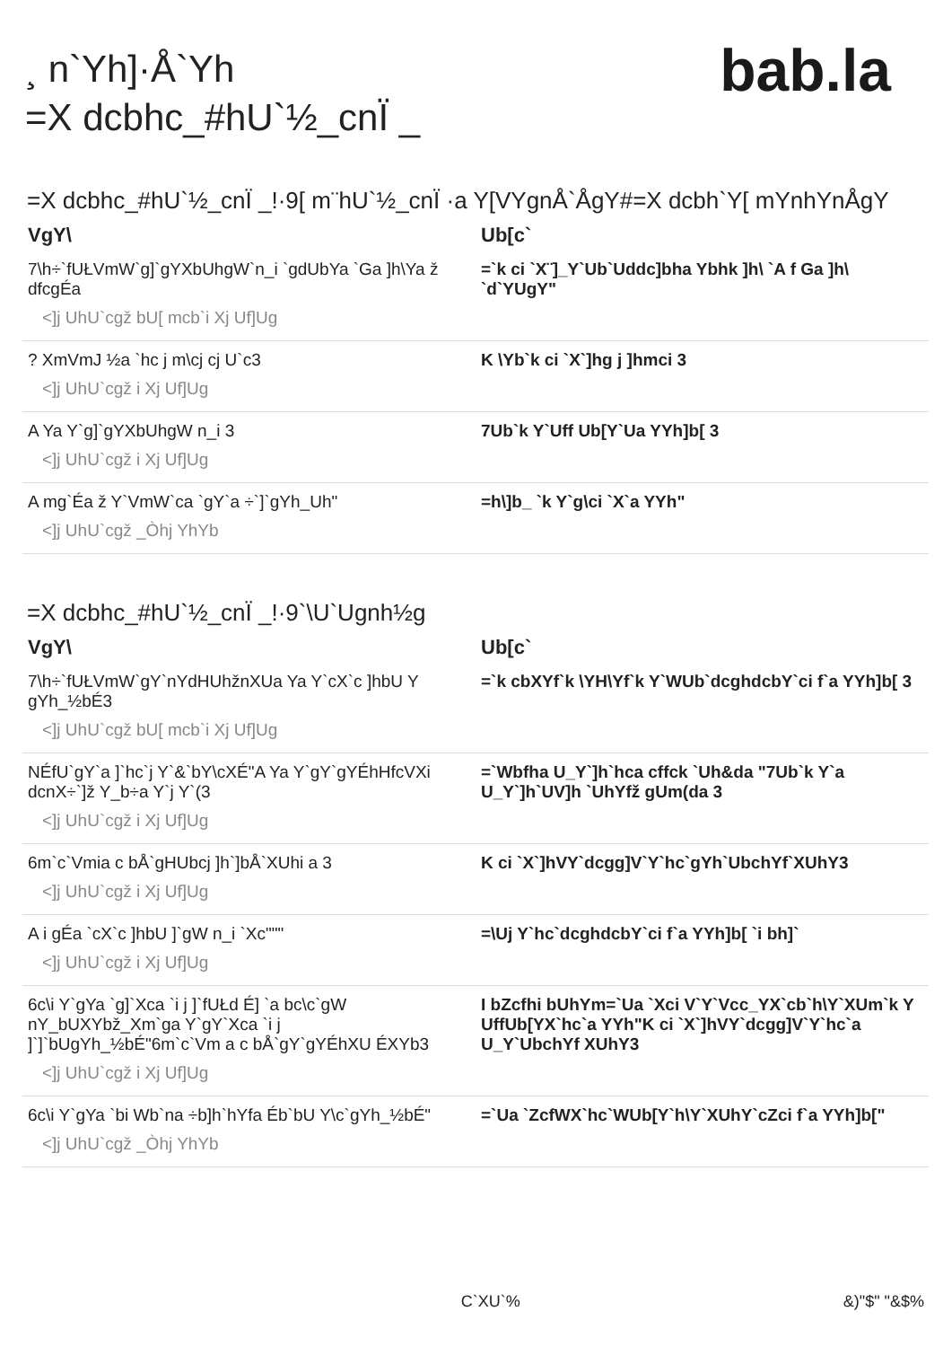¸ n`Yh]·Å`Yh
=X dcbhc_#hU`½_cnÏ _
bab.la
=X dcbhc_#hU`½_cnÏ _!·9[ m¨hU`½_cnÏ ·a Y[VYgnÅ`ÅgY#=X dcbh`Y[ mYnhYnÅgY
| VgY\ | Ub[c` |
| --- | --- |
| 7\h÷`fUŁVmW`g]`gYXbUhgW`n_i `gdUbYa `Ga ]h\Ya ž dfcgÉa <]j UhU`cgž bU[ mcb`i Xj Uf]Ug | =`k ci `X¨]_Y`Ub`Uddc]bha Ybhk ]h\ `A f Ga ]h\ `d`YUgY" |
| ? XmVmJ ½a `hc j m\cj cj U`c3 <]j UhU`cgž i Xj Uf]Ug | K \Yb`k ci `X`]hg j ]hmci 3 |
| A Ya Y`g]`gYXbUhgW n_i 3 <]j UhU`cgž i Xj Uf]Ug | 7Ub`k Y`Uff Ub[Y`Ua YYh]b[ 3 |
| A mg`Éa ž Y`VmW`ca `gY`a ÷`]`gYh_Uh" <]j UhU`cgž _Òhj YhYb | =h\]b_ `k Y`g\ci `X`a YYh" |
=X dcbhc_#hU`½_cnÏ _!·9`\U`Ugnh½g
| VgY\ | Ub[c` |
| --- | --- |
| 7\h÷`fUŁVmW`gY`nYdHUhžnXUa Ya Y`cX`c ]hbU Y gYh_½bÉ3 <]j UhU`cgž bU[ mcb`i Xj Uf]Ug | =`k cbXYf`k \YH\Yf`k Y`WUb`dcghdcbY`ci f`a YYh]b[ 3 |
| NÉfU`gY`a ]`hc`j Y`&`bY\cXÉ"A Ya Y`gY`gYÉhHfcVXi dcnX÷`]ž Y_b÷a Y`j Y`(3 <]j UhU`cgž i Xj Uf]Ug | =`Wbfha U_Y`]h`hca cffck `Uh&da "7Ub`k Y`a U_Y`]h`UV]h `UhYfž gUm(da 3 |
| 6m`c`Vmia c bÅ`gHUbcj ]h`]bÅ`XUhi a 3 <]j UhU`cgž i Xj Uf]Ug | K ci `X`]hVY`dcgg]V`Y`hc`gYh`UbchYf`XUhY3 |
| A i gÉa `cX`c ]hbU ]`gW n_i `Xc""" <]j UhU`cgž i Xj Uf]Ug | =\Uj Y`hc`dcghdcbY`ci f`a YYh]b[ `i bh]` |
| 6c\i Y`gYa `g]`Xca `i j ]`fUŁd É] `a bc\c`gW nY_bUXYbž_Xm`ga Y`gY`Xca `i j ]`]`bUgYh_½bÉ"6m`c`Vm a c bÅ`gY`gYÉhXU ÉXYb3 <]j UhU`cgž i Xj Uf]Ug | I bZcfhi bUhYm=`Ua `Xci V`Y`Vcc_YX`cb`h\Y`XUm`k Y UffUb[YX`hc`a YYh"K ci `X`]hVY`dcgg]V`Y`hc`a U_Y`UbchYf XUhY3 |
| 6c\i Y`gYa `bi Wb`na ÷b]h`hYfa Éb`bU Y\c`gYh_½bÉ" <]j UhU`cgž _Òhj YhYb | =`Ua `ZcfWX`hc`WUb[Y`h\Y`XUhY`cZci f`a YYh]b[" |
C`XU`% &)"$" "&$%